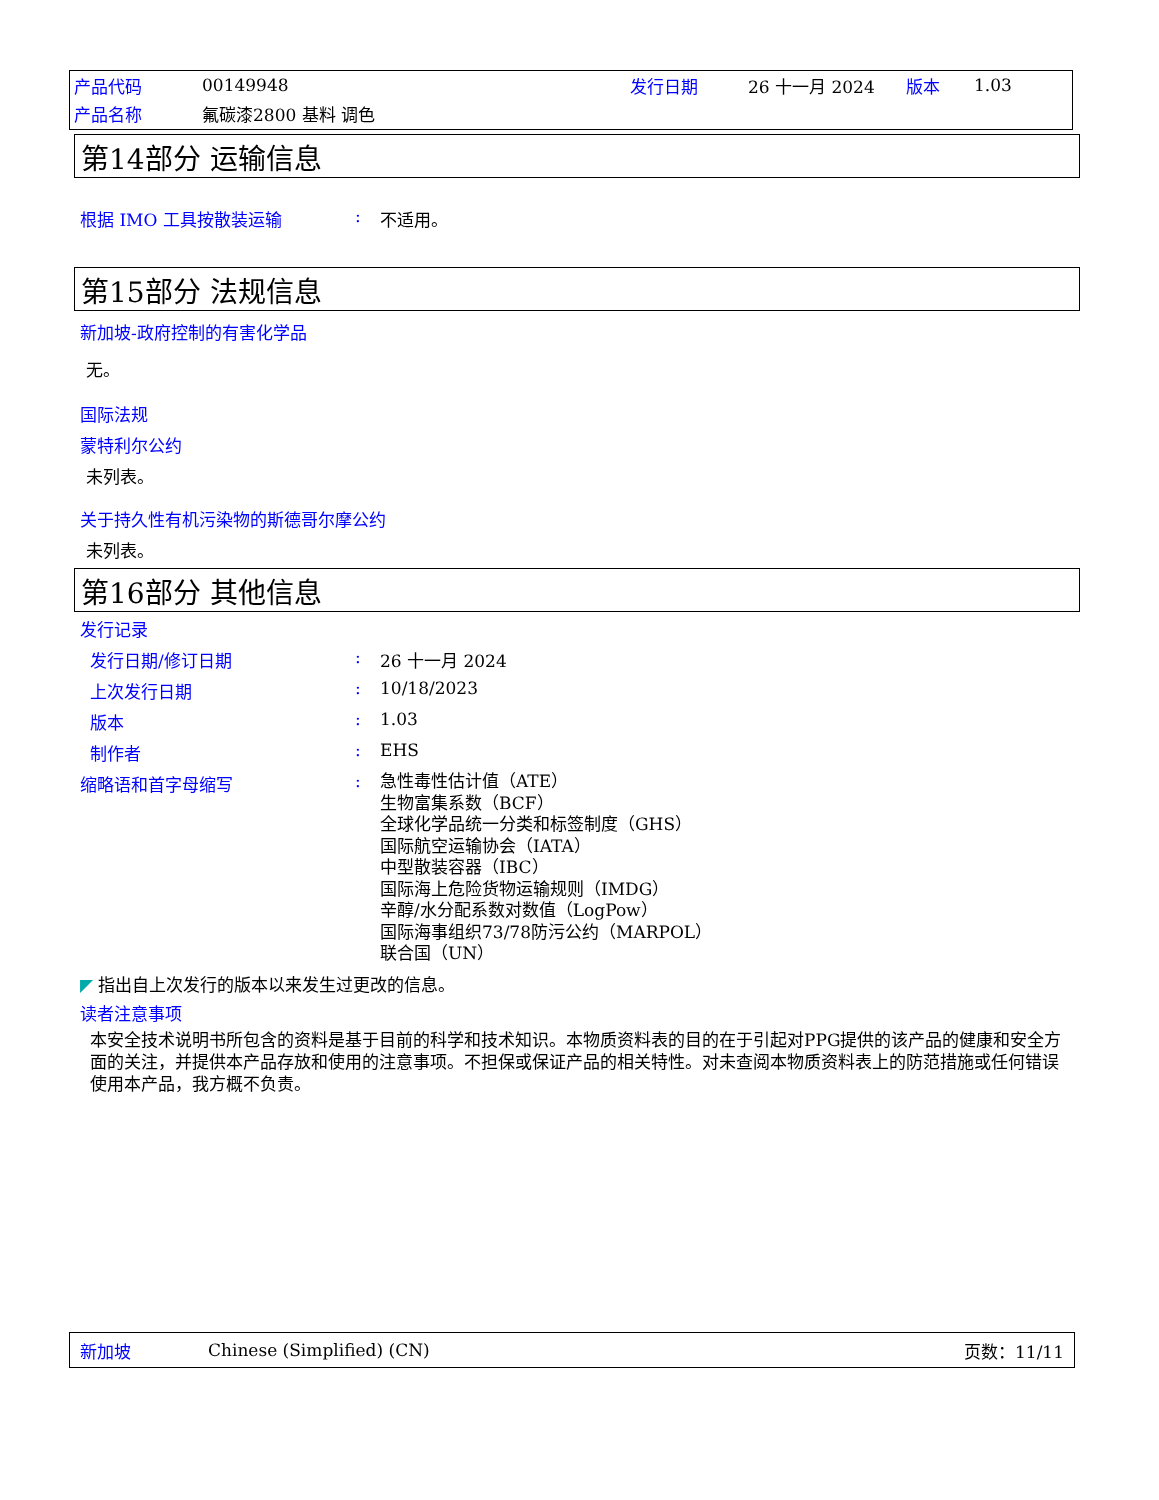| 产品代码 | 00149948 | 发行日期 | 26 十一月 2024 | 版本 | 1.03 |
| 产品名称 | 氟碳漆2800 基料 调色 | | | | |
第14部分 运输信息
根据 IMO 工具按散装运输 : 不适用。
第15部分 法规信息
新加坡-政府控制的有害化学品
无。
国际法规
蒙特利尔公约
未列表。
关于持久性有机污染物的斯德哥尔摩公约
未列表。
第16部分 其他信息
发行记录
发行日期/修订日期 : 26 十一月 2024
上次发行日期 : 10/18/2023
版本 : 1.03
制作者 : EHS
缩略语和首字母缩写 :
急性毒性估计值（ATE）
生物富集系数（BCF）
全球化学品统一分类和标签制度（GHS）
国际航空运输协会（IATA）
中型散装容器（IBC）
国际海上危险货物运输规则（IMDG）
辛醇/水分配系数对数值（LogPow）
国际海事组织73/78防污公约（MARPOL）
联合国（UN）
◤ 指出自上次发行的版本以来发生过更改的信息。
读者注意事项
本安全技术说明书所包含的资料是基于目前的科学和技术知识。本物质资料表的目的在于引起对PPG提供的该产品的健康和安全方面的关注，并提供本产品存放和使用的注意事项。不担保或保证产品的相关特性。对未查阅本物质资料表上的防范措施或任何错误使用本产品，我方概不负责。
新加坡 Chinese (Simplified) (CN) 页数：11/11